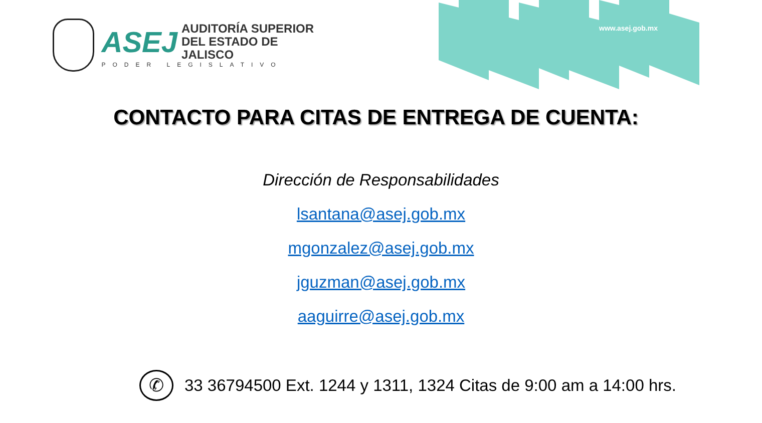www.asej.gob.mx
ASEJ
AUDITORÍA SUPERIOR
DEL ESTADO DE JALISCO
PODER LEGISLATIVO
CONTACTO PARA CITAS DE ENTREGA DE CUENTA:
Dirección de Responsabilidades
lsantana@asej.gob.mx
mgonzalez@asej.gob.mx
jguzman@asej.gob.mx
aaguirre@asej.gob.mx
✆
33 36794500 Ext. 1244 y 1311, 1324 Citas de 9:00 am a 14:00 hrs.